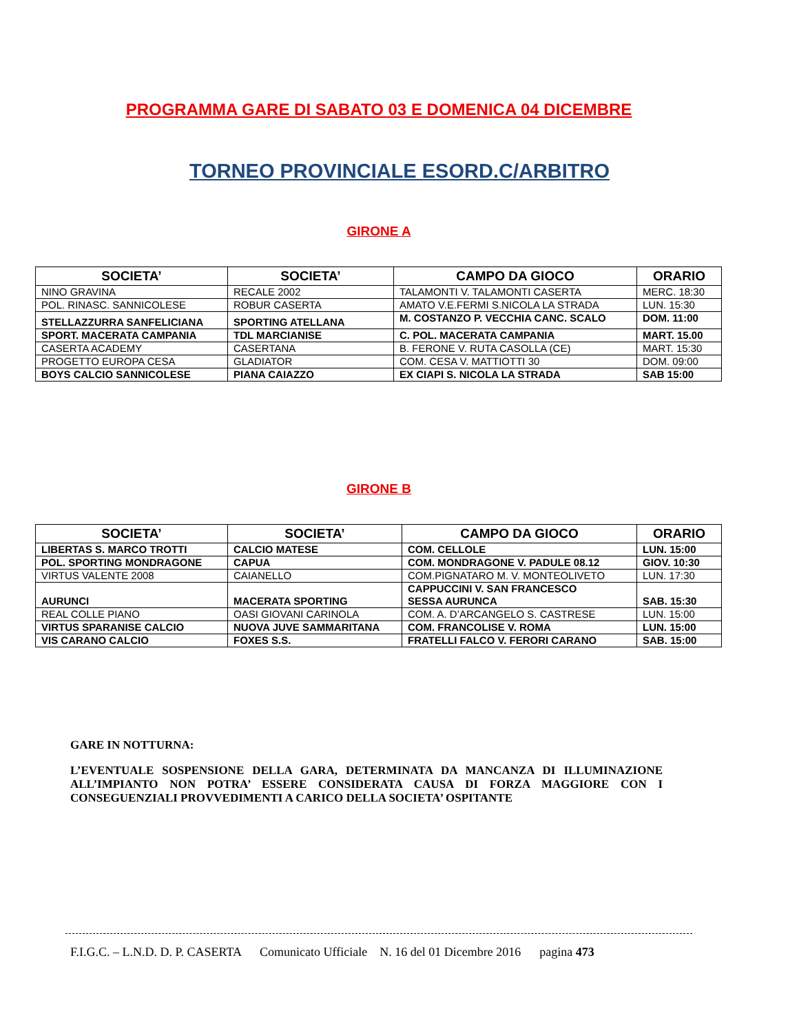PROGRAMMA GARE DI SABATO 03 E DOMENICA 04 DICEMBRE
TORNEO PROVINCIALE ESORD.C/ARBITRO
GIRONE A
| SOCIETA’ | SOCIETA’ | CAMPO DA GIOCO | ORARIO |
| --- | --- | --- | --- |
| NINO GRAVINA | RECALE 2002 | TALAMONTI V. TALAMONTI CASERTA | MERC. 18:30 |
| POL. RINASC. SANNICOLESE | ROBUR CASERTA | AMATO V.E.FERMI S.NICOLA LA STRADA | LUN. 15:30 |
| STELLAZZURRA SANFELICIANA | SPORTING ATELLANA | M. COSTANZO P. VECCHIA CANC. SCALO | DOM. 11:00 |
| SPORT. MACERATA CAMPANIA | TDL MARCIANISE | C. POL. MACERATA CAMPANIA | MART. 15.00 |
| CASERTA ACADEMY | CASERTANA | B. FERONE V. RUTA CASOLLA (CE) | MART. 15:30 |
| PROGETTO EUROPA CESA | GLADIATOR | COM. CESA V. MATTIOTTI 30 | DOM. 09:00 |
| BOYS CALCIO SANNICOLESE | PIANA CAIAZZO | EX CIAPI S. NICOLA LA STRADA | SAB 15:00 |
GIRONE B
| SOCIETA’ | SOCIETA’ | CAMPO DA GIOCO | ORARIO |
| --- | --- | --- | --- |
| LIBERTAS S. MARCO TROTTI | CALCIO MATESE | COM. CELLOLE | LUN. 15:00 |
| POL. SPORTING MONDRAGONE | CAPUA | COM. MONDRAGONE V. PADULE 08.12 | GIOV. 10:30 |
| VIRTUS VALENTE 2008 | CAIANELLO | COM.PIGNATARO M. V. MONTEOLIVETO | LUN. 17:30 |
| AURUNCI | MACERATA SPORTING | CAPPUCCINI V. SAN FRANCESCO SESSA AURUNCA | SAB. 15:30 |
| REAL COLLE PIANO | OASI GIOVANI CARINOLA | COM. A. D’ARCANGELO S. CASTRESE | LUN. 15:00 |
| VIRTUS SPARANISE CALCIO | NUOVA JUVE SAMMARITANA | COM. FRANCOLISE V. ROMA | LUN. 15:00 |
| VIS CARANO CALCIO | FOXES S.S. | FRATELLI FALCO V. FERORI CARANO | SAB. 15:00 |
GARE IN NOTTURNA:
L’EVENTUALE SOSPENSIONE DELLA GARA, DETERMINATA DA MANCANZA DI ILLUMINAZIONE ALL’IMPIANTO NON POTRA’ ESSERE CONSIDERATA CAUSA DI FORZA MAGGIORE CON I CONSEGUENZIALI PROVVEDIMENTI A CARICO DELLA SOCIETA’ OSPITANTE
F.I.G.C. – L.N.D. D. P. CASERTA Comunicato Ufficiale N. 16 del 01 Dicembre 2016 pagina 473